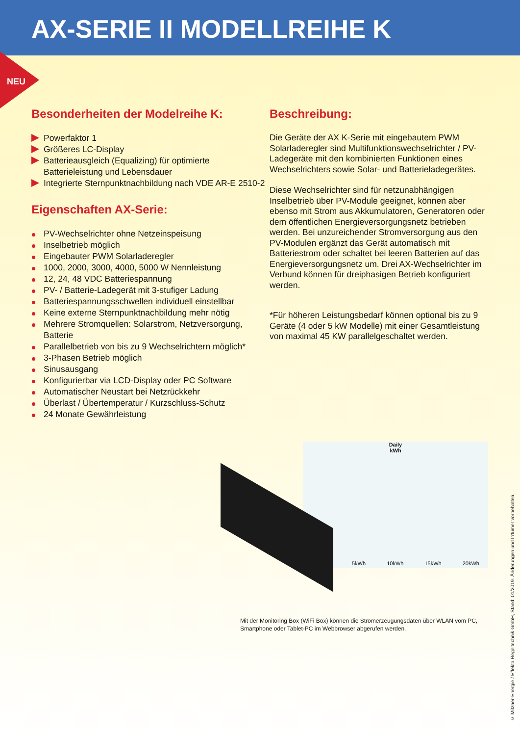AX-SERIE II MODELLREIHE K
NEU
Besonderheiten der Modelreihe K:
Powerfaktor 1
Größeres LC-Display
Batterieausgleich (Equalizing) für optimierte Batterieleistung und Lebensdauer
Integrierte Sternpunktnachbildung nach VDE AR-E 2510-2
Eigenschaften AX-Serie:
PV-Wechselrichter ohne Netzeinspeisung
Inselbetrieb möglich
Eingebauter PWM Solarladeregler
1000, 2000, 3000, 4000, 5000 W Nennleistung
12, 24, 48 VDC Batteriespannung
PV- / Batterie-Ladegerät mit 3-stufiger Ladung
Batteriespannungsschwellen individuell einstellbar
Keine externe Sternpunktnachbildung mehr nötig
Mehrere Stromquellen: Solarstrom, Netzversorgung, Batterie
Parallelbetrieb von bis zu 9 Wechselrichtern möglich*
3-Phasen Betrieb möglich
Sinusausgang
Konfigurierbar via LCD-Display oder PC Software
Automatischer Neustart bei Netzrückkehr
Überlast / Übertemperatur / Kurzschluss-Schutz
24 Monate Gewährleistung
Beschreibung:
Die Geräte der AX K-Serie mit eingebautem PWM Solarladeregler sind Multifunktionswechselrichter / PV-Ladegeräte mit den kombinierten Funktionen eines Wechselrichters sowie Solar- und Batterieladegerätes.
Diese Wechselrichter sind für netzunabhängigen Inselbetrieb über PV-Module geeignet, können aber ebenso mit Strom aus Akkumulatoren, Generatoren oder dem öffentlichen Energieversorgungsnetz betrieben werden. Bei unzureichender Stromversorgung aus den PV-Modulen ergänzt das Gerät automatisch mit Batteriestrom oder schaltet bei leeren Batterien auf das Energieversorgungsnetz um. Drei AX-Wechselrichter im Verbund können für dreiphasigen Betrieb konfiguriert werden.
*Für höheren Leistungsbedarf können optional bis zu 9 Geräte (4 oder 5 kW Modelle) mit einer Gesamtleistung von maximal 45 KW parallelgeschaltet werden.
Daily
kWh
5kWh 10kWh 15kWh 20kWh
Mit der Monitoring Box (WiFi Box) können die Stromerzeugungsdaten über WLAN vom PC, Smartphone oder Tablet-PC im Webbrowser abgerufen werden.
© Mitzner-Energie / Effekta Regeltechnik GmbH, Stand: 01/2019. Änderungen und Irrtümer vorbehalten.